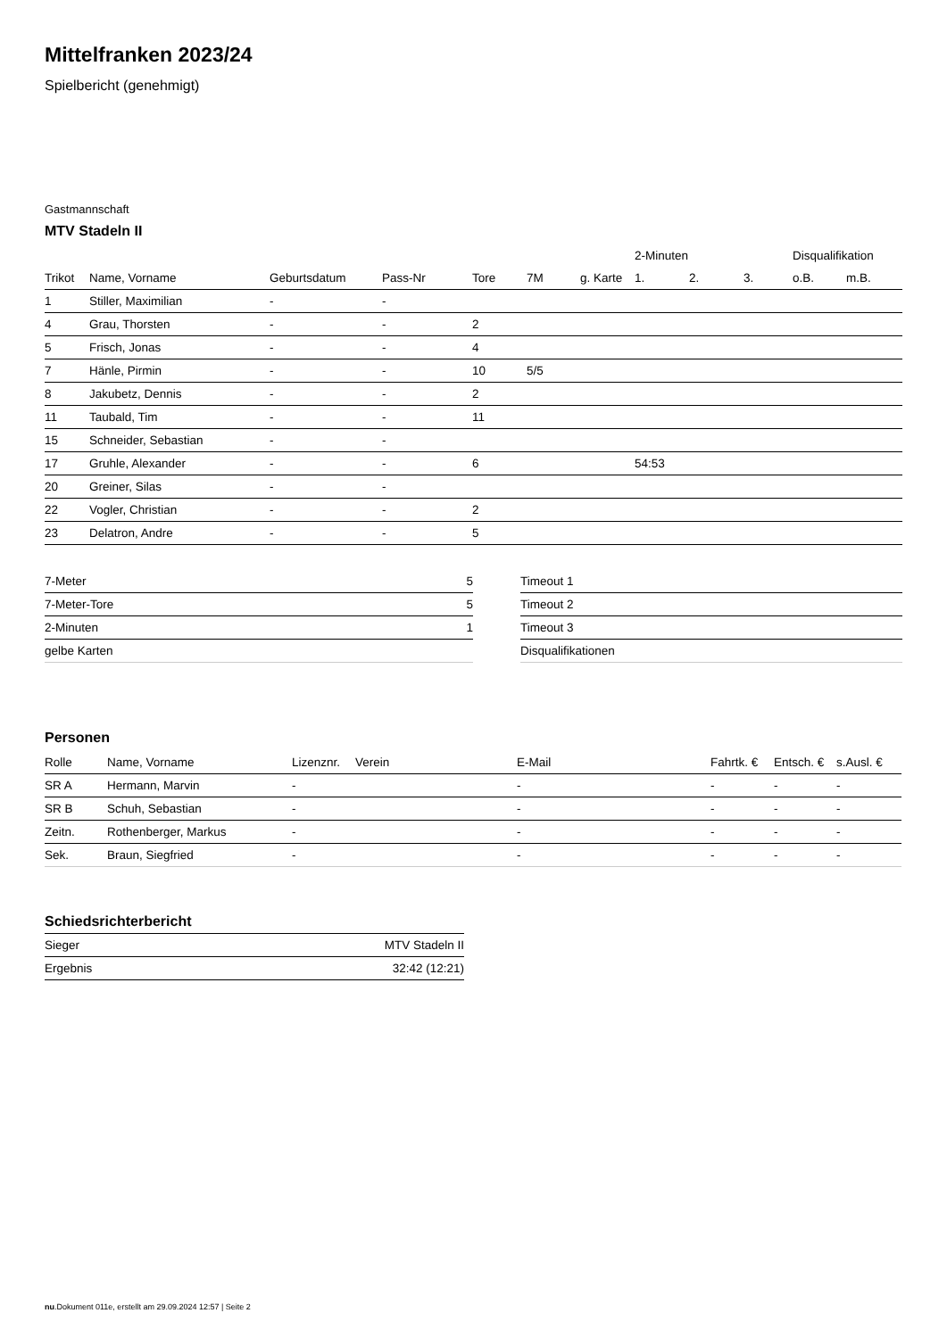Mittelfranken 2023/24
Spielbericht (genehmigt)
Gastmannschaft
MTV Stadeln II
| | | | | | | | 2-Minuten | | | Disqualifikation | |
| --- | --- | --- | --- | --- | --- | --- | --- | --- | --- | --- | --- |
| Trikot | Name, Vorname | Geburtsdatum | Pass-Nr | Tore | 7M | g. Karte | 1. | 2. | 3. | o.B. | m.B. |
| 1 | Stiller, Maximilian | - | - | | | | | | | | |
| 4 | Grau, Thorsten | - | - | 2 | | | | | | | |
| 5 | Frisch, Jonas | - | - | 4 | | | | | | | |
| 7 | Hänle, Pirmin | - | - | 10 | 5/5 | | | | | | |
| 8 | Jakubetz, Dennis | - | - | 2 | | | | | | | |
| 11 | Taubald, Tim | - | - | 11 | | | | | | | |
| 15 | Schneider, Sebastian | - | - | | | | | | | | |
| 17 | Gruhle, Alexander | - | - | 6 | | | 54:53 | | | | |
| 20 | Greiner, Silas | - | - | | | | | | | | |
| 22 | Vogler, Christian | - | - | 2 | | | | | | | |
| 23 | Delatron, Andre | - | - | 5 | | | | | | | |
| 7-Meter | 5 |
| 7-Meter-Tore | 5 |
| 2-Minuten | 1 |
| gelbe Karten | |
| Timeout 1 |
| Timeout 2 |
| Timeout 3 |
| Disqualifikationen |
Personen
| Rolle | Name, Vorname | Lizenznr. | Verein | E-Mail | Fahrtk. € | Entsch. € | s.Ausl. € |
| --- | --- | --- | --- | --- | --- | --- | --- |
| SR A | Hermann, Marvin | - | | - | - | - | - |
| SR B | Schuh, Sebastian | - | | - | - | - | - |
| Zeitn. | Rothenberger, Markus | - | | - | - | - | - |
| Sek. | Braun, Siegfried | - | | - | - | - | - |
Schiedsrichterbericht
| Sieger | MTV Stadeln II |
| Ergebnis | 32:42 (12:21) |
nu.Dokument 011e, erstellt am 29.09.2024 12:57 | Seite 2